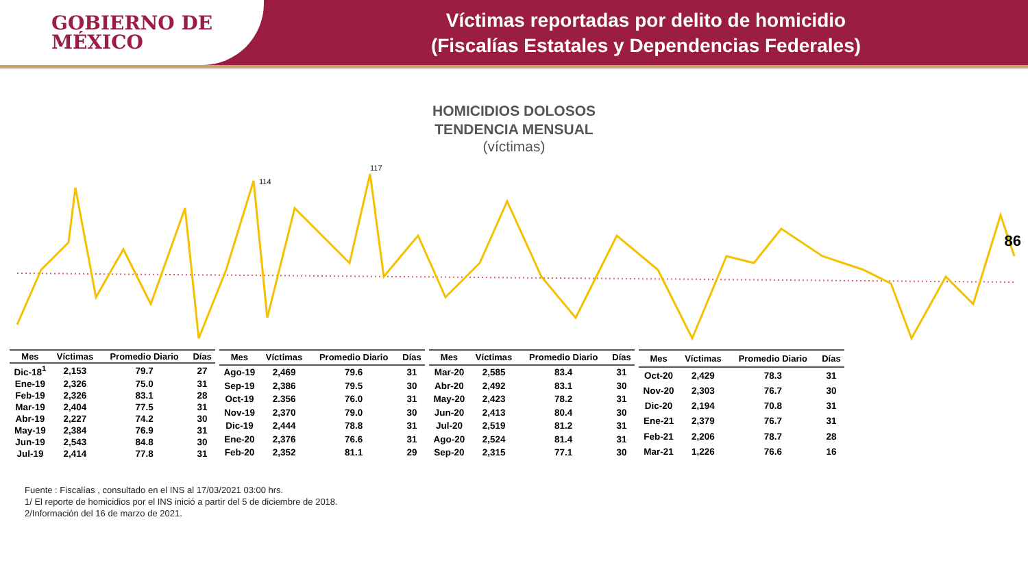GOBIERNO DE
MÉXICO
Víctimas reportadas por delito de homicidio
(Fiscalías Estatales y Dependencias Federales)
HOMICIDIOS DOLOSOS
TENDENCIA MENSUAL
(víctimas)
117
114
86
| Mes | Víctimas | Promedio Diario | Días |
| --- | --- | --- | --- |
| Dic-18<sup>1</sup> | 2,153 | 79.7 | 27 |
| Ene-19 | 2,326 | 75.0 | 31 |
| Feb-19 | 2,326 | 83.1 | 28 |
| Mar-19 | 2,404 | 77.5 | 31 |
| Abr-19 | 2,227 | 74.2 | 30 |
| May-19 | 2,384 | 76.9 | 31 |
| Jun-19 | 2,543 | 84.8 | 30 |
| Jul-19 | 2,414 | 77.8 | 31 |
| Mes | Víctimas | Promedio Diario | Días |
| --- | --- | --- | --- |
| Ago-19 | 2,469 | 79.6 | 31 |
| Sep-19 | 2,386 | 79.5 | 30 |
| Oct-19 | 2.356 | 76.0 | 31 |
| Nov-19 | 2,370 | 79.0 | 30 |
| Dic-19 | 2,444 | 78.8 | 31 |
| Ene-20 | 2,376 | 76.6 | 31 |
| Feb-20 | 2,352 | 81.1 | 29 |
| Mes | Víctimas | Promedio Diario | Días |
| --- | --- | --- | --- |
| Mar-20 | 2,585 | 83.4 | 31 |
| Abr-20 | 2,492 | 83.1 | 30 |
| May-20 | 2,423 | 78.2 | 31 |
| Jun-20 | 2,413 | 80.4 | 30 |
| Jul-20 | 2,519 | 81.2 | 31 |
| Ago-20 | 2,524 | 81.4 | 31 |
| Sep-20 | 2,315 | 77.1 | 30 |
| Mes | Víctimas | Promedio Diario | Días |
| --- | --- | --- | --- |
| Oct-20 | 2,429 | 78.3 | 31 |
| Nov-20 | 2,303 | 76.7 | 30 |
| Dic-20 | 2,194 | 70.8 | 31 |
| Ene-21 | 2,379 | 76.7 | 31 |
| Feb-21 | 2,206 | 78.7 | 28 |
| Mar-21 | 1,226 | 76.6 | 16 |
Fuente : Fiscalías , consultado en el INS al 17/03/2021 03:00 hrs.
1/ El reporte de homicidios por el INS inició a partir del 5 de diciembre de 2018.
2/Información del 16 de marzo de 2021.